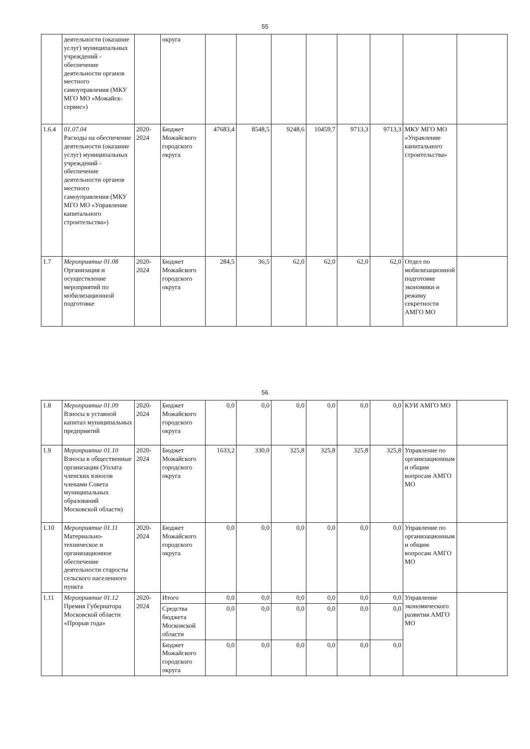55
| | деятельности (оказание услуг) муниципальных учреждений - обеспечение деятельности органов местного самоуправления (МКУ МГО МО «Можайск-сервис») | | округа | | | | | | | | |
| 1.6.4 | 01.07.04 Расходы на обеспечение деятельности (оказание услуг) муниципальных учреждений - обеспечение деятельности органов местного самоуправления (МКУ МГО МО «Управление капитального строительства») | 2020-2024 | Бюджет Можайского городского округа | 47683,4 | 8548,5 | 9248,6 | 10459,7 | 9713,3 | 9713,3 | МКУ МГО МО «Управление капитального строительства» | |
| 1.7 | Мероприятие 01.08 Организация и осуществление мероприятий по мобилизационной подготовке | 2020-2024 | Бюджет Можайского городского округа | 284,5 | 36,5 | 62,0 | 62,0 | 62,0 | 62,0 | Отдел по мобилизационной подготовке экономики и режиму секретности АМГО МО | |
56
| 1.8 | Мероприятие 01.09 Взносы в уставной капитал муниципальных предприятий | 2020-2024 | Бюджет Можайского городского округа | 0,0 | 0,0 | 0,0 | 0,0 | 0,0 | 0,0 | КУИ АМГО МО | |
| 1.9 | Мероприятие 01.10 Взносы в общественные организации (Уплата членских взносов членами Совета муниципальных образований Московской области) | 2020-2024 | Бюджет Можайского городского округа | 1633,2 | 330,0 | 325,8 | 325,8 | 325,8 | 325,8 | Управление по организационным и общим вопросам АМГО МО | |
| 1.10 | Мероприятие 01.11 Материально-техническое и организационное обеспечение деятельности старосты сельского населенного пункта | 2020-2024 | Бюджет Можайского городского округа | 0,0 | 0,0 | 0,0 | 0,0 | 0,0 | 0,0 | Управление по организационным и общим вопросам АМГО МО | |
| 1.11 | Мероприятие 01.12 Премия Губернатора Московской области «Прорыв года» | 2020-2024 | Итого | 0,0 | 0,0 | 0,0 | 0,0 | 0,0 | 0,0 | Управление экономического развития АМГО МО | |
| | | | Средства бюджета Московской области | 0,0 | 0,0 | 0,0 | 0,0 | 0,0 | 0,0 | | |
| | | | Бюджет Можайского городского округа | 0,0 | 0,0 | 0,0 | 0,0 | 0,0 | 0,0 | | |